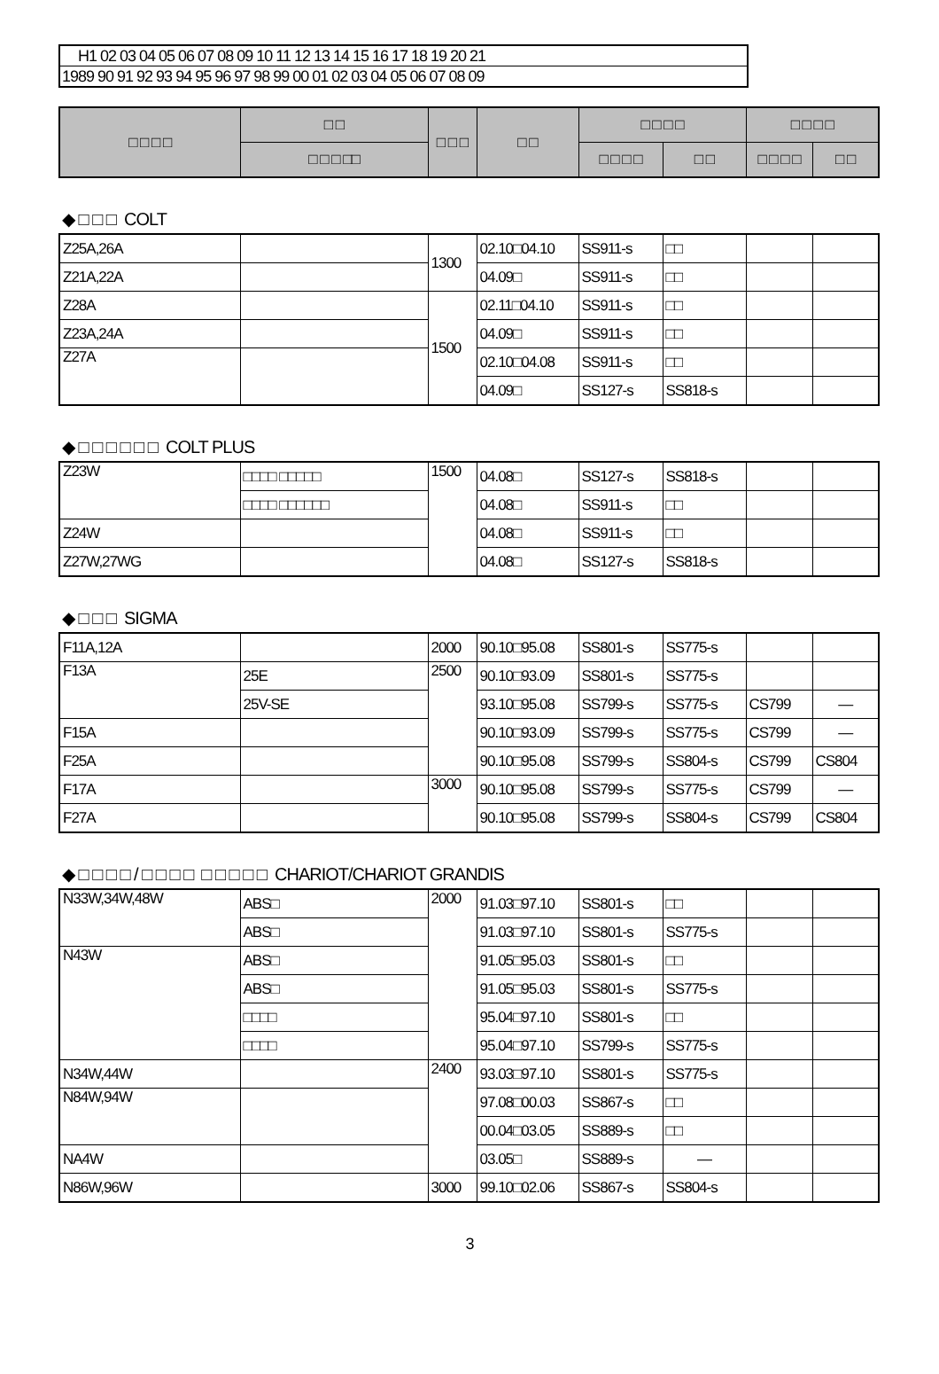H1 02 03 04 05 06 07 08 09 10 11 12 13 14 15 16 17 18 19 20 21
1989 90 91 92 93 94 95 96 97 98 99 00 01 02 03 04 05 06 07 08 09
| □ □ □ □ | □ □ | □ □ □ | □ □ | □ □ □ □ | | □ □ □ □ | |
| --- | --- | --- | --- | --- | --- | --- | --- |
| | □ □ □ □□ | | | □ □ □ □ | □ □ | □ □ □ □ | □ □ |
◆ □ □ □ COLT
| Z25A,26A | | 1300 | 02.10□04.10 | SS911-s | □□ | | |
| Z21A,22A | | | 04.09□ | SS911-s | □□ | | |
| Z28A | | 1500 | 02.11□04.10 | SS911-s | □□ | | |
| Z23A,24A | | | 04.09□ | SS911-s | □□ | | |
| Z27A | | | 02.10□04.08 | SS911-s | □□ | | |
| | | | 04.09□ | SS127-s | SS818-s | | |
◆ □ □ □ □ □ □ COLT PLUS
| Z23W | □□□□ □□□□□ | 1500 | 04.08□ | SS127-s | SS818-s | | |
| | □□□□ □□□□□□ | | 04.08□ | SS911-s | □□ | | |
| Z24W | | | 04.08□ | SS911-s | □□ | | |
| Z27W,27WG | | | 04.08□ | SS127-s | SS818-s | | |
◆ □ □ □ SIGMA
| F11A,12A | | 2000 | 90.10□95.08 | SS801-s | SS775-s | | |
| F13A | 25E | 2500 | 90.10□93.09 | SS801-s | SS775-s | | |
| | 25V-SE | | 93.10□95.08 | SS799-s | SS775-s | CS799 | — |
| F15A | | | 90.10□93.09 | SS799-s | SS775-s | CS799 | — |
| F25A | | | 90.10□95.08 | SS799-s | SS804-s | CS799 | CS804 |
| F17A | | 3000 | 90.10□95.08 | SS799-s | SS775-s | CS799 | — |
| F27A | | | 90.10□95.08 | SS799-s | SS804-s | CS799 | CS804 |
◆ □ □ □ □ / □ □ □ □ □ □ □ □ □ CHARIOT/CHARIOT GRANDIS
| N33W,34W,48W | ABS□ | 2000 | 91.03□97.10 | SS801-s | □□ | | |
| | ABS□ | | 91.03□97.10 | SS801-s | SS775-s | | |
| N43W | ABS□ | | 91.05□95.03 | SS801-s | □□ | | |
| | ABS□ | | 91.05□95.03 | SS801-s | SS775-s | | |
| | □□□□ | | 95.04□97.10 | SS801-s | □□ | | |
| | □□□□ | | 95.04□97.10 | SS799-s | SS775-s | | |
| N34W,44W | | 2400 | 93.03□97.10 | SS801-s | SS775-s | | |
| N84W,94W | | | 97.08□00.03 | SS867-s | □□ | | |
| | | | 00.04□03.05 | SS889-s | □□ | | |
| NA4W | | | 03.05□ | SS889-s | — | | |
| N86W,96W | | 3000 | 99.10□02.06 | SS867-s | SS804-s | | |
3